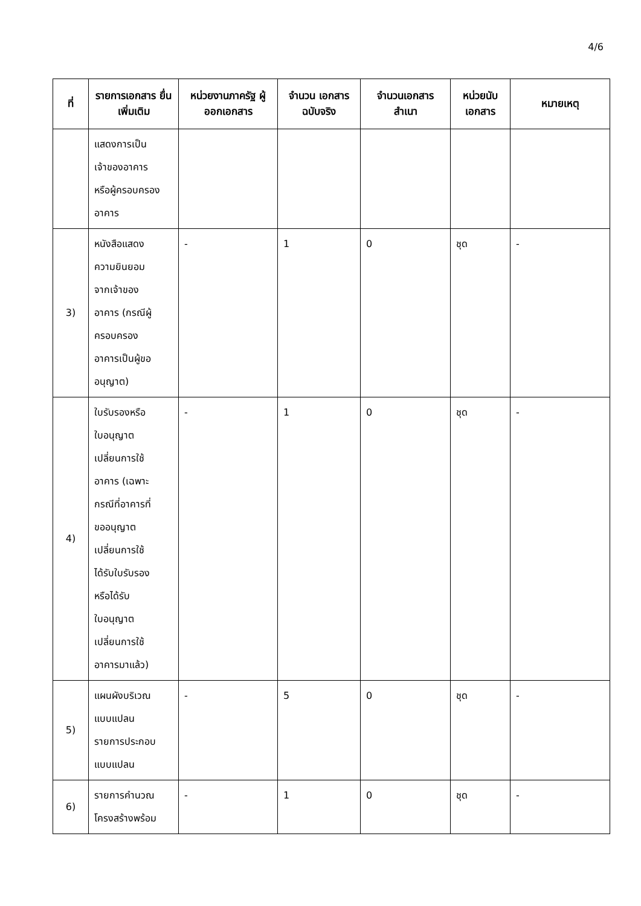4/6
| ที่ | รายการเอกสาร ยื่นเพิ่มเติม | หน่วยงานภาครัฐ ผู้ออกเอกสาร | จำนวน เอกสาร ฉบับจริง | จำนวนเอกสาร สำเนา | หน่วยนับ เอกสาร | หมายเหตุ |
| --- | --- | --- | --- | --- | --- | --- |
| | แสดงการเป็น เจ้าของอาคาร หรือผู้ครอบครอง อาคาร | | | | | |
| 3) | หนังสือแสดง ความยินยอม จากเจ้าของ อาคาร (กรณีผู้ ครอบครอง อาคารเป็นผู้ขอ อนุญาต) | - | 1 | 0 | ชุด | - |
| 4) | ใบรับรองหรือ ใบอนุญาต เปลี่ยนการใช้ อาคาร (เฉพาะ กรณีที่อาคารที่ ขออนุญาต เปลี่ยนการใช้ ได้รับใบรับรอง หรือได้รับ ใบอนุญาต เปลี่ยนการใช้ อาคารมาแล้ว) | - | 1 | 0 | ชุด | - |
| 5) | แผนผังบริเวณ แบบแปลน รายการประกอบ แบบแปลน | - | 5 | 0 | ชุด | - |
| 6) | รายการคำนวณ โครงสร้างพร้อม | - | 1 | 0 | ชุด | - |